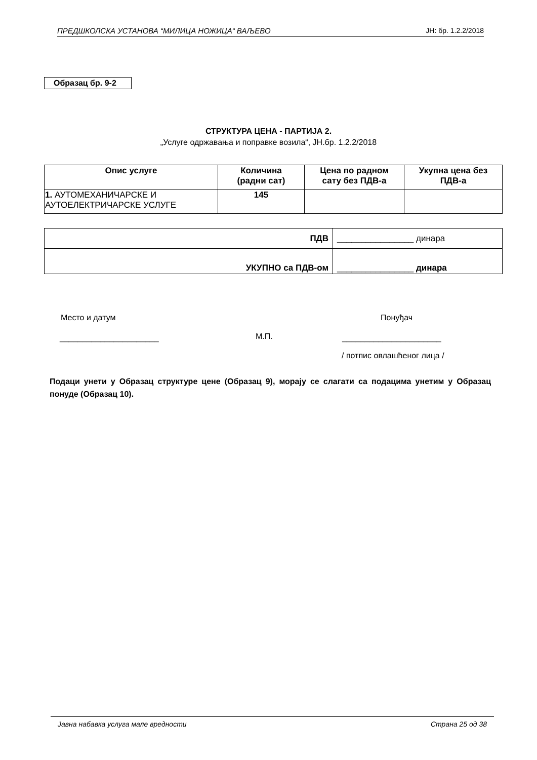ПРЕДШКОЛСКА УСТАНОВА “МИЛИЦА НОЖИЦА“ ВАЉЕВО ЈН: бр. 1.2.2/2018
Образац бр. 9-2
СТРУКТУРА ЦЕНА - ПАРТИЈА 2.
„Услуге одржавања и поправке возила“, ЈН.бр. 1.2.2/2018
| Опис услуге | Количина (радни сат) | Цена по радном сату без ПДВ-а | Укупна цена без ПДВ-а |
| --- | --- | --- | --- |
| 1. АУТОМЕХАНИЧАРСКЕ И АУТОЕЛЕКТРИЧАРСКЕ УСЛУГЕ | 145 | | |
| ПДВ | ________________ динара |
| УКУПНО са ПДВ-ом | ________________ динара |
Место и датум Понуђач
М.П.
______________________ ______________________
/ потпис овлашћеног лица /
Подаци унети у Образац структуре цене (Образац 9), морају се слагати са подацима унетим у Образац понуде (Образац 10).
Јавна набавка услуга мале вредности Страна 25 од 38